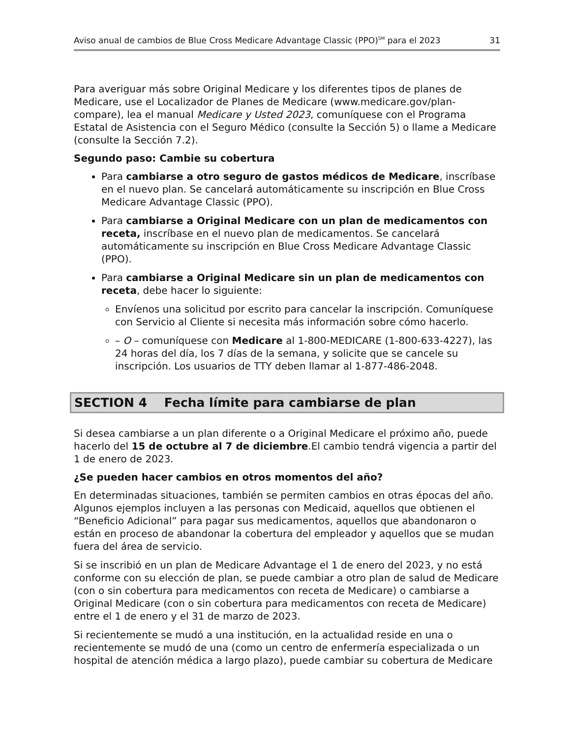Aviso anual de cambios de Blue Cross Medicare Advantage Classic (PPO)<sup>SM</sup> para el 2023 31
Para averiguar más sobre Original Medicare y los diferentes tipos de planes de Medicare, use el Localizador de Planes de Medicare (www.medicare.gov/plan-compare), lea el manual Medicare y Usted 2023, comuníquese con el Programa Estatal de Asistencia con el Seguro Médico (consulte la Sección 5) o llame a Medicare (consulte la Sección 7.2).
Segundo paso: Cambie su cobertura
Para cambiarse a otro seguro de gastos médicos de Medicare, inscríbase en el nuevo plan. Se cancelará automáticamente su inscripción en Blue Cross Medicare Advantage Classic (PPO).
Para cambiarse a Original Medicare con un plan de medicamentos con receta, inscríbase en el nuevo plan de medicamentos. Se cancelará automáticamente su inscripción en Blue Cross Medicare Advantage Classic (PPO).
Para cambiarse a Original Medicare sin un plan de medicamentos con receta, debe hacer lo siguiente:
Envíenos una solicitud por escrito para cancelar la inscripción. Comuníquese con Servicio al Cliente si necesita más información sobre cómo hacerlo.
– O – comuníquese con Medicare al 1-800-MEDICARE (1-800-633-4227), las 24 horas del día, los 7 días de la semana, y solicite que se cancele su inscripción. Los usuarios de TTY deben llamar al 1-877-486-2048.
SECTION 4 Fecha límite para cambiarse de plan
Si desea cambiarse a un plan diferente o a Original Medicare el próximo año, puede hacerlo del 15 de octubre al 7 de diciembre.El cambio tendrá vigencia a partir del 1 de enero de 2023.
¿Se pueden hacer cambios en otros momentos del año?
En determinadas situaciones, también se permiten cambios en otras épocas del año. Algunos ejemplos incluyen a las personas con Medicaid, aquellos que obtienen el “Beneficio Adicional” para pagar sus medicamentos, aquellos que abandonaron o están en proceso de abandonar la cobertura del empleador y aquellos que se mudan fuera del área de servicio.
Si se inscribió en un plan de Medicare Advantage el 1 de enero del 2023, y no está conforme con su elección de plan, se puede cambiar a otro plan de salud de Medicare (con o sin cobertura para medicamentos con receta de Medicare) o cambiarse a Original Medicare (con o sin cobertura para medicamentos con receta de Medicare) entre el 1 de enero y el 31 de marzo de 2023.
Si recientemente se mudó a una institución, en la actualidad reside en una o recientemente se mudó de una (como un centro de enfermería especializada o un hospital de atención médica a largo plazo), puede cambiar su cobertura de Medicare